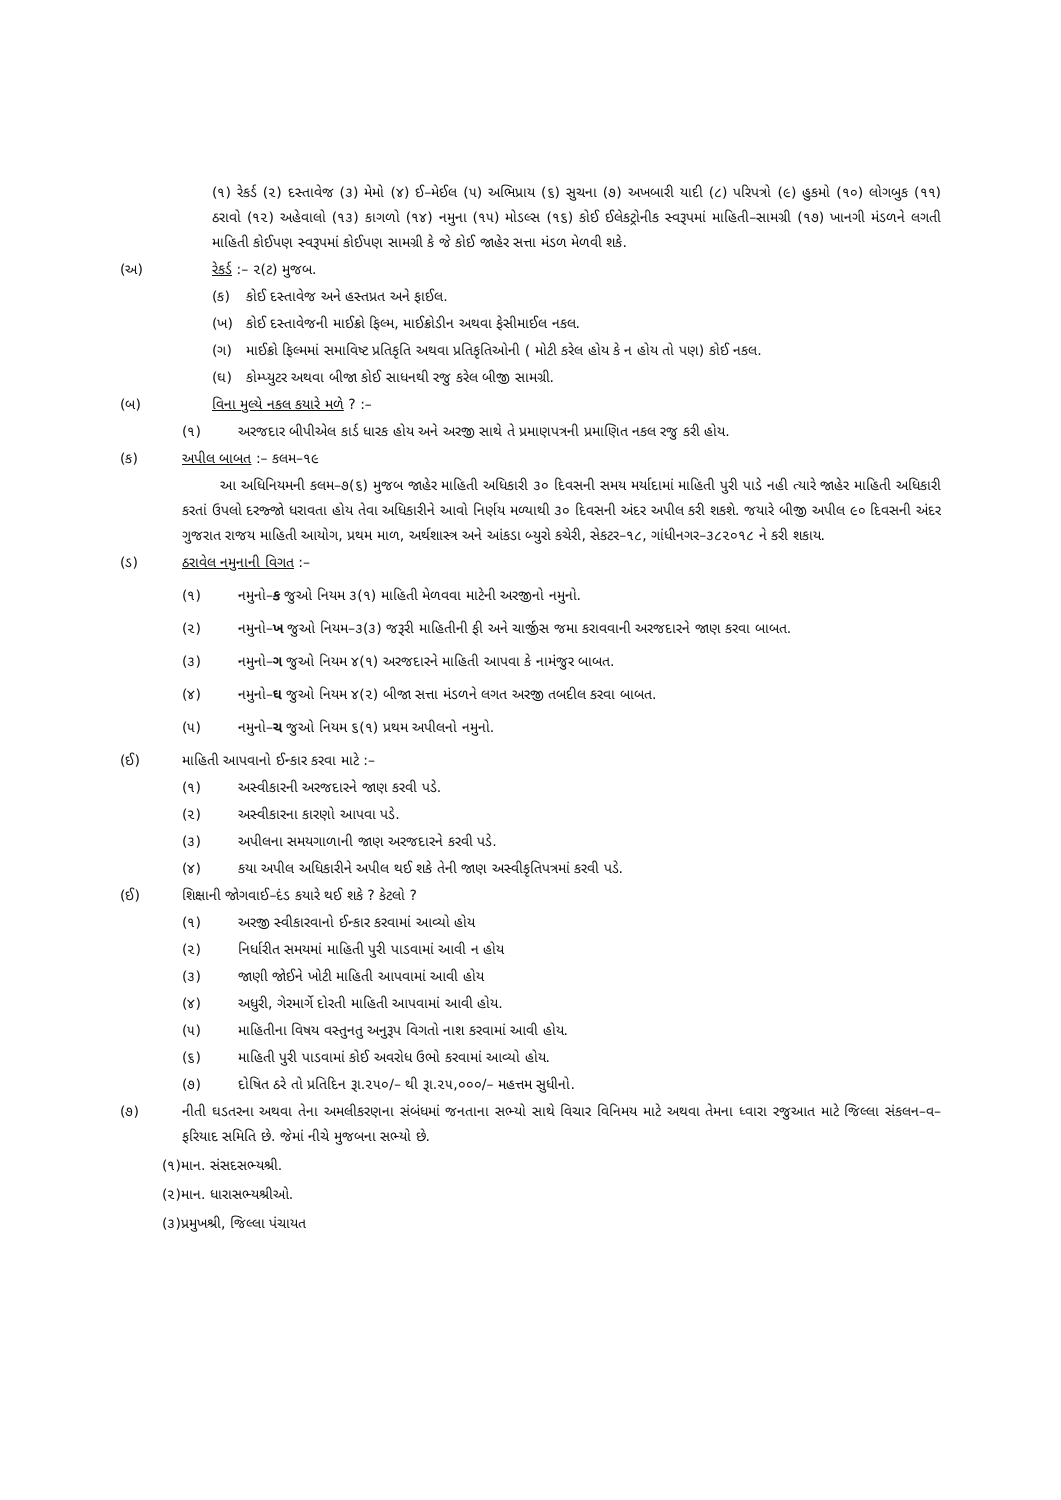(૧) રેકર્ડ (૨) દસ્તાવેજ (૩) મેમો (૪) ઈ–મેઈલ (૫) અભિપ્રાય (૬) સુચના (૭) અખબારી યાદી (૮) પરિપત્રો (૯) હુકમો (૧૦) લોગબુક (૧૧) ઠરાવો (૧૨) અહેવાલો (૧૩) કાગળો (૧૪) નમુના (૧૫) મોડલ્સ (૧૬) કોઈ ઈલેકટ્રોનીક સ્વરૂપમાં માહિતી–સામગ્રી (૧૭) ખાનગી મંડળને લગતી માહિતી કોઈપણ સ્વરૂપમાં કોઈપણ સામગ્રી કે જે કોઈ જાહેર સત્તા મંડળ મેળવી શકે.
(અ) રેકર્ડ :– ૨(ટ) મુજબ.
(ક) કોઈ દસ્તાવેજ અને હસ્તપ્રત અને ફાઈલ.
(ખ) કોઈ દસ્તાવેજની માઈક્રો ફિલ્મ, માઈક્રોડીન અથવા ફેસીમાઈલ નકલ.
(ગ) માઈક્રો ફિલ્મમાં સમાવિષ્ટ પ્રતિકૃતિ અથવા પ્રતિકૃતિઓની ( મોટી કરેલ હોય કે ન હોય તો પણ) કોઈ નકલ.
(ઘ) કોમ્પ્યુટર અથવા બીજા કોઈ સાધનથી રજુ કરેલ બીજી સામગ્રી.
(બ) વિના મુલ્યે નકલ કયારે મળે ? :–
(૧) અરજદાર બીપીએલ કાર્ડ ધારક હોય અને અરજી સાથે તે પ્રમાણપત્રની પ્રમાણિત નકલ રજુ કરી હોય.
(ક) અપીલ બાબત :– કલમ–૧૯
આ અધિનિયમની કલમ–૭(૬) મુજબ જાહેર માહિતી અધિકારી ૩૦ દિવસની સમય મર્યાદામાં માહિતી પુરી પાડે નહી ત્યારે જાહેર માહિતી અધિકારી કરતાં ઉપલો દરજ્જો ધરાવતા હોય તેવા અધિકારીને આવો નિર્ણય મળ્યાથી ૩૦ દિવસની અંદર અપીલ કરી શકશે. જયારે બીજી અપીલ ૯૦ દિવસની અંદર ગુજરાત રાજય માહિતી આયોગ, પ્રથમ માળ, અર્થશાસ્ત્ર અને આંકડા બ્યુરો કચેરી, સેકટર–૧૮, ગાંધીનગર–૩૮૨૦૧૮ ને કરી શકાય.
(ડ) ઠરાવેલ નમુનાની વિગત :–
(૧) નમુનો–ક જુઓ નિયમ ૩(૧) માહિતી મેળવવા માટેની અરજીનો નમુનો.
(૨) નમુનો–ખ જુઓ નિયમ–૩(૩) જરૂરી માહિતીની ફી અને ચાર્જીસ જમા કરાવવાની અરજદારને જાણ કરવા બાબત.
(૩) નમુનો–ગ જુઓ નિયમ ૪(૧) અરજદારને માહિતી આપવા કે નામંજુર બાબત.
(૪) નમુનો–ઘ જુઓ નિયમ ૪(૨) બીજા સત્તા મંડળને લગત અરજી તબદીલ કરવા બાબત.
(૫) નમુનો–ચ જુઓ નિયમ ૬(૧) પ્રથમ અપીલનો નમુનો.
(ઈ) માહિતી આપવાનો ઈન્કાર કરવા માટે :–
(૧) અસ્વીકારની અરજદારને જાણ કરવી પડે.
(૨) અસ્વીકારના કારણો આપવા પડે.
(૩) અપીલના સમયગાળાની જાણ અરજદારને કરવી પડે.
(૪) કયા અપીલ અધિકારીને અપીલ થઈ શકે તેની જાણ અસ્વીકૃતિપત્રમાં કરવી પડે.
(ઈ) શિક્ષાની જોગવાઈ–દંડ કયારે થઈ શકે ? કેટલો ?
(૧) અરજી સ્વીકારવાનો ઈન્કાર કરવામાં આવ્યો હોય
(૨) નિર્ધારીત સમયમાં માહિતી પુરી પાડવામાં આવી ન હોય
(૩) જાણી જોઈને ખોટી માહિતી આપવામાં આવી હોય
(૪) અધુરી, ગેરમાર્ગે દોરતી માહિતી આપવામાં આવી હોય.
(૫) માહિતીના વિષય વસ્તુનતુ અનુરૂપ વિગતો નાશ કરવામાં આવી હોય.
(૬) માહિતી પુરી પાડવામાં કોઈ અવરોધ ઉભો કરવામાં આવ્યો હોય.
(૭) દોષિત ઠરે તો પ્રતિદિન રૂા.૨૫૦/– થી રૂા.૨૫,૦૦૦/– મહત્તમ સુધીનો.
(૭) નીતી ઘડતરના અથવા તેના અમલીકરણના સંબંધમાં જનતાના સભ્યો સાથે વિચાર વિનિમય માટે અથવા તેમના ધ્વારા રજુઆત માટે જિલ્લા સંકલન–વ–ફરિયાદ સમિતિ છે. જેમાં નીચે મુજબના સભ્યો છે.
(૧)માન. સંસદસભ્યશ્રી.
(૨)માન. ધારાસભ્યશ્રીઓ.
(૩)પ્રમુખશ્રી, જિલ્લા પંચાયત